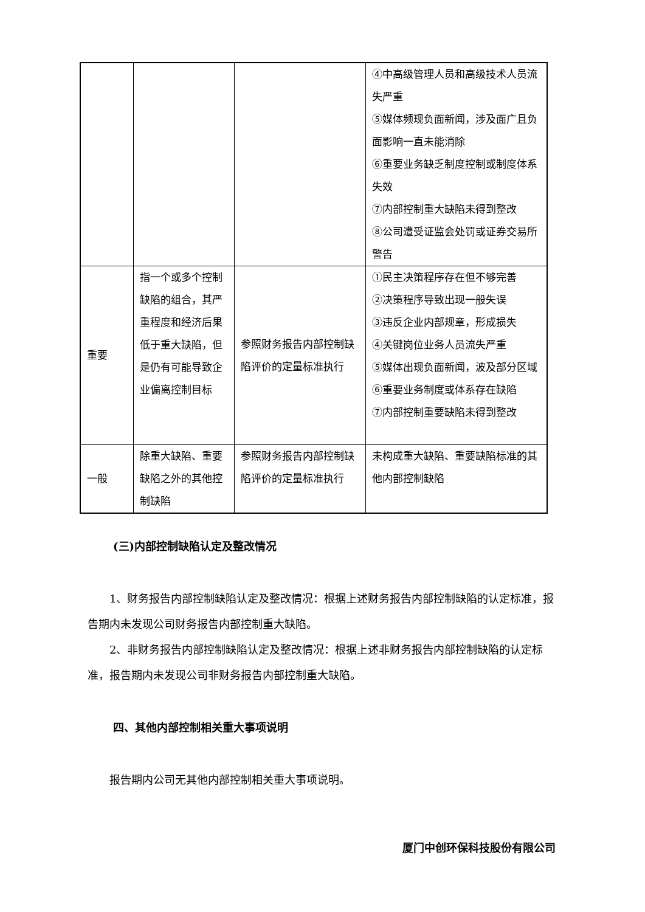| | | | ④中高级管理人员和高级技术人员流失严重 ⑤媒体频现负面新闻，涉及面广且负面影响一直未能消除 ⑥重要业务缺乏制度控制或制度体系失效 ⑦内部控制重大缺陷未得到整改 ⑧公司遭受证监会处罚或证券交易所警告 |
| 重要 | 指一个或多个控制缺陷的组合，其严重程度和经济后果低于重大缺陷，但是仍有可能导致企业偏离控制目标 | 参照财务报告内部控制缺陷评价的定量标准执行 | ①民主决策程序存在但不够完善 ②决策程序导致出现一般失误 ③违反企业内部规章，形成损失 ④关键岗位业务人员流失严重 ⑤媒体出现负面新闻，波及部分区域 ⑥重要业务制度或体系存在缺陷 ⑦内部控制重要缺陷未得到整改 |
| 一般 | 除重大缺陷、重要缺陷之外的其他控制缺陷 | 参照财务报告内部控制缺陷评价的定量标准执行 | 未构成重大缺陷、重要缺陷标准的其他内部控制缺陷 |
(三)内部控制缺陷认定及整改情况
1、财务报告内部控制缺陷认定及整改情况：根据上述财务报告内部控制缺陷的认定标准，报告期内未发现公司财务报告内部控制重大缺陷。
2、非财务报告内部控制缺陷认定及整改情况：根据上述非财务报告内部控制缺陷的认定标准，报告期内未发现公司非财务报告内部控制重大缺陷。
四、其他内部控制相关重大事项说明
报告期内公司无其他内部控制相关重大事项说明。
厦门中创环保科技股份有限公司